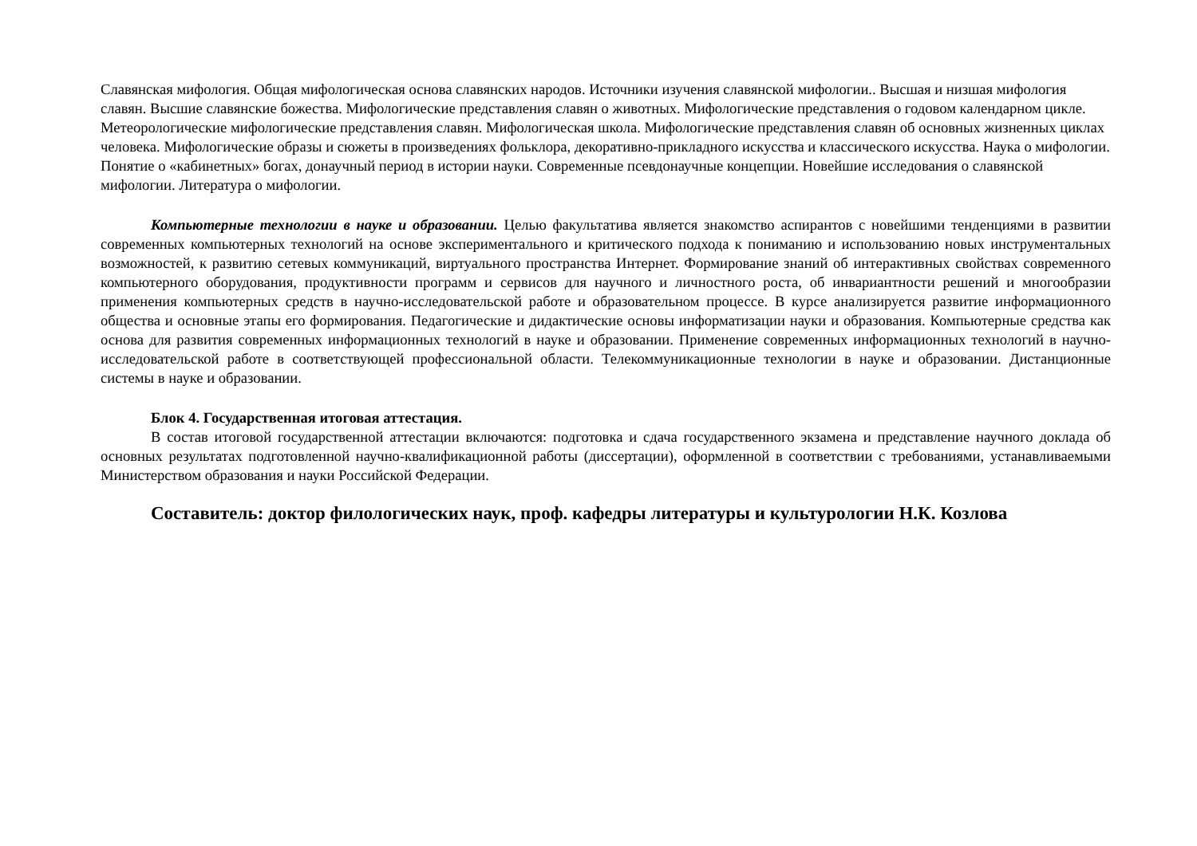Славянская мифология. Общая мифологическая основа славянских народов. Источники изучения славянской мифологии.. Высшая и низшая мифология славян. Высшие славянские божества. Мифологические представления славян о животных. Мифологические представления о годовом календарном цикле. Метеорологические мифологические представления славян. Мифологическая школа. Мифологические представления славян об основных жизненных циклах человека. Мифологические образы и сюжеты в произведениях фольклора, декоративно-прикладного искусства и классического искусства. Наука о мифологии. Понятие о «кабинетных» богах, донаучный период в истории науки. Современные псевдонаучные концепции. Новейшие исследования о славянской мифологии. Литература о мифологии.
Компьютерные технологии в науке и образовании. Целью факультатива является знакомство аспирантов с новейшими тенденциями в развитии современных компьютерных технологий на основе экспериментального и критического подхода к пониманию и использованию новых инструментальных возможностей, к развитию сетевых коммуникаций, виртуального пространства Интернет. Формирование знаний об интерактивных свойствах современного компьютерного оборудования, продуктивности программ и сервисов для научного и личностного роста, об инвариантности решений и многообразии применения компьютерных средств в научно-исследовательской работе и образовательном процессе. В курсе анализируется развитие информационного общества и основные этапы его формирования. Педагогические и дидактические основы информатизации науки и образования. Компьютерные средства как основа для развития современных информационных технологий в науке и образовании. Применение современных информационных технологий в научно-исследовательской работе в соответствующей профессиональной области. Телекоммуникационные технологии в науке и образовании. Дистанционные системы в науке и образовании.
Блок 4. Государственная итоговая аттестация.
В состав итоговой государственной аттестации включаются: подготовка и сдача государственного экзамена и представление научного доклада об основных результатах подготовленной научно-квалификационной работы (диссертации), оформленной в соответствии с требованиями, устанавливаемыми Министерством образования и науки Российской Федерации.
Составитель: доктор филологических наук, проф. кафедры литературы и культурологии Н.К. Козлова